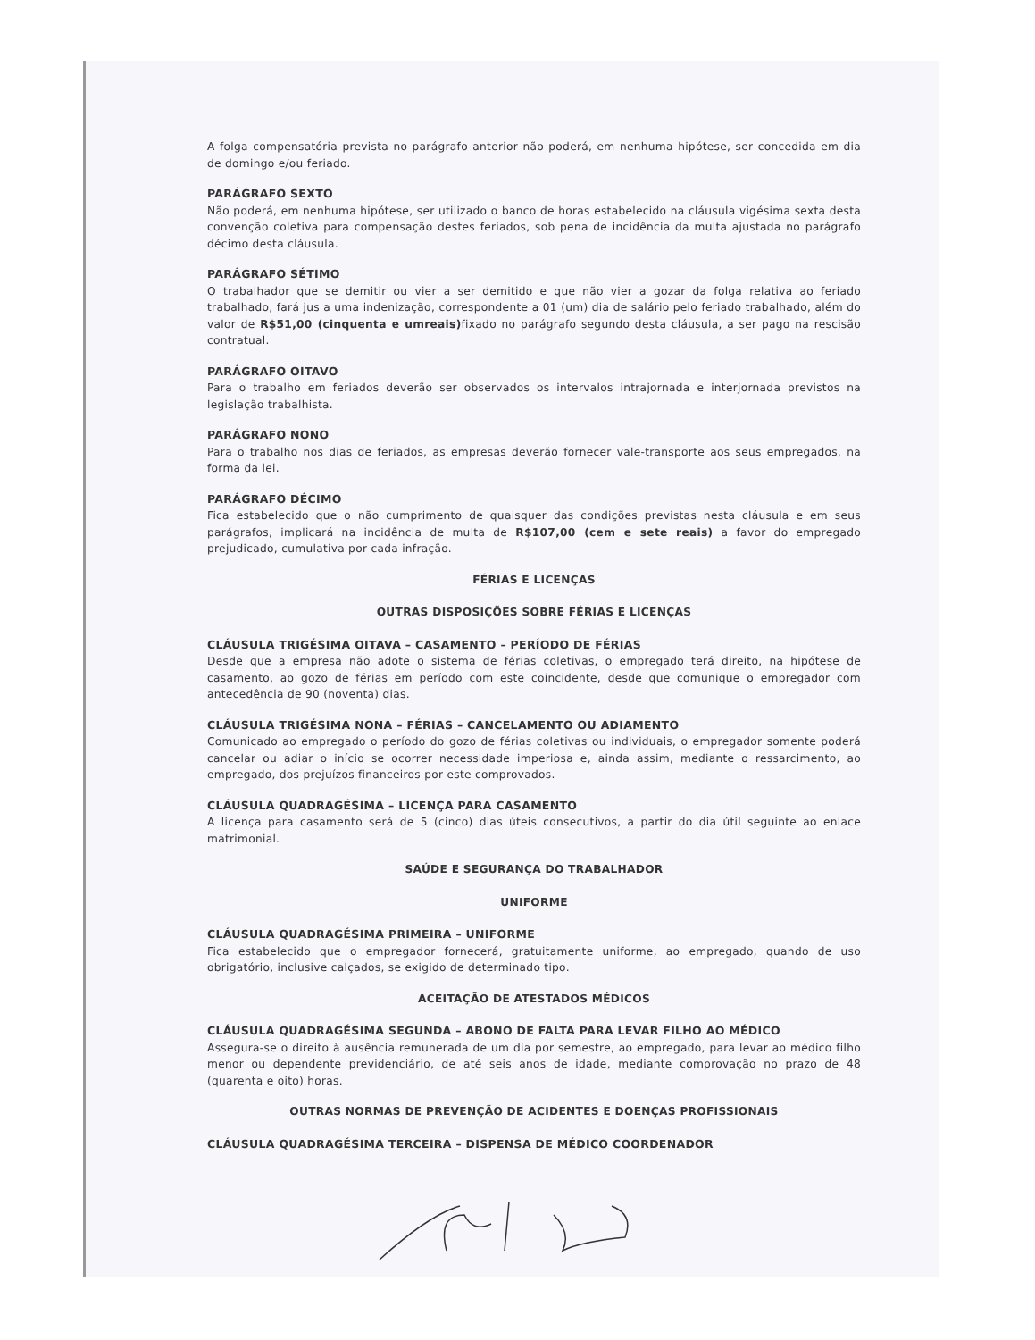A folga compensatória prevista no parágrafo anterior não poderá, em nenhuma hipótese, ser concedida em dia de domingo e/ou feriado.
PARÁGRAFO SEXTO
Não poderá, em nenhuma hipótese, ser utilizado o banco de horas estabelecido na cláusula vigésima sexta desta convenção coletiva para compensação destes feriados, sob pena de incidência da multa ajustada no parágrafo décimo desta cláusula.
PARÁGRAFO SÉTIMO
O trabalhador que se demitir ou vier a ser demitido e que não vier a gozar da folga relativa ao feriado trabalhado, fará jus a uma indenização, correspondente a 01 (um) dia de salário pelo feriado trabalhado, além do valor de R$51,00 (cinquenta e umreais) fixado no parágrafo segundo desta cláusula, a ser pago na rescisão contratual.
PARÁGRAFO OITAVO
Para o trabalho em feriados deverão ser observados os intervalos intrajornada e interjornada previstos na legislação trabalhista.
PARÁGRAFO NONO
Para o trabalho nos dias de feriados, as empresas deverão fornecer vale-transporte aos seus empregados, na forma da lei.
PARÁGRAFO DÉCIMO
Fica estabelecido que o não cumprimento de quaisquer das condições previstas nesta cláusula e em seus parágrafos, implicará na incidência de multa de R$107,00 (cem e sete reais) a favor do empregado prejudicado, cumulativa por cada infração.
FÉRIAS E LICENÇAS
OUTRAS DISPOSIÇÕES SOBRE FÉRIAS E LICENÇAS
CLÁUSULA TRIGÉSIMA OITAVA – CASAMENTO – PERÍODO DE FÉRIAS
Desde que a empresa não adote o sistema de férias coletivas, o empregado terá direito, na hipótese de casamento, ao gozo de férias em período com este coincidente, desde que comunique o empregador com antecedência de 90 (noventa) dias.
CLÁUSULA TRIGÉSIMA NONA – FÉRIAS – CANCELAMENTO OU ADIAMENTO
Comunicado ao empregado o período do gozo de férias coletivas ou individuais, o empregador somente poderá cancelar ou adiar o início se ocorrer necessidade imperiosa e, ainda assim, mediante o ressarcimento, ao empregado, dos prejuízos financeiros por este comprovados.
CLÁUSULA QUADRAGÉSIMA – LICENÇA PARA CASAMENTO
A licença para casamento será de 5 (cinco) dias úteis consecutivos, a partir do dia útil seguinte ao enlace matrimonial.
SAÚDE E SEGURANÇA DO TRABALHADOR
UNIFORME
CLÁUSULA QUADRAGÉSIMA PRIMEIRA – UNIFORME
Fica estabelecido que o empregador fornecerá, gratuitamente uniforme, ao empregado, quando de uso obrigatório, inclusive calçados, se exigido de determinado tipo.
ACEITAÇÃO DE ATESTADOS MÉDICOS
CLÁUSULA QUADRAGÉSIMA SEGUNDA – ABONO DE FALTA PARA LEVAR FILHO AO MÉDICO
Assegura-se o direito à ausência remunerada de um dia por semestre, ao empregado, para levar ao médico filho menor ou dependente previdenciário, de até seis anos de idade, mediante comprovação no prazo de 48 (quarenta e oito) horas.
OUTRAS NORMAS DE PREVENÇÃO DE ACIDENTES E DOENÇAS PROFISSIONAIS
CLÁUSULA QUADRAGÉSIMA TERCEIRA – DISPENSA DE MÉDICO COORDENADOR